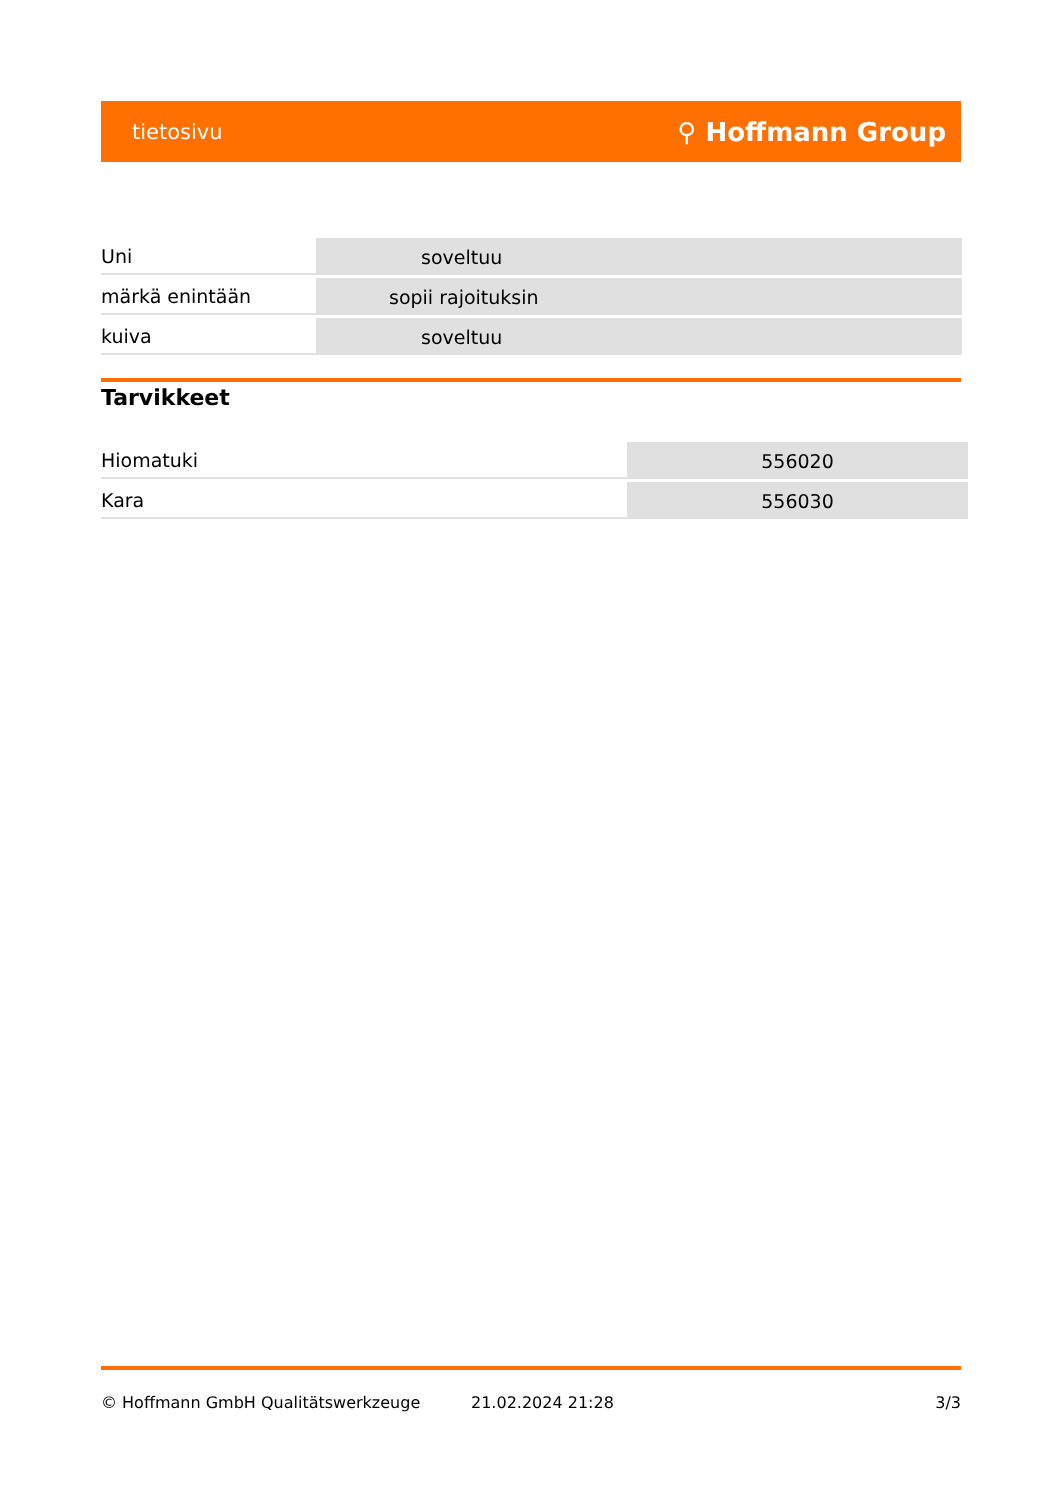tietosivu ⚲ Hoffmann Group
| Uni | soveltuu |
| märkä enintään | sopii rajoituksin |
| kuiva | soveltuu |
Tarvikkeet
| Hiomatuki | 556020 |
| Kara | 556030 |
© Hoffmann GmbH Qualitätswerkzeuge 21.02.2024 21:28 3/3